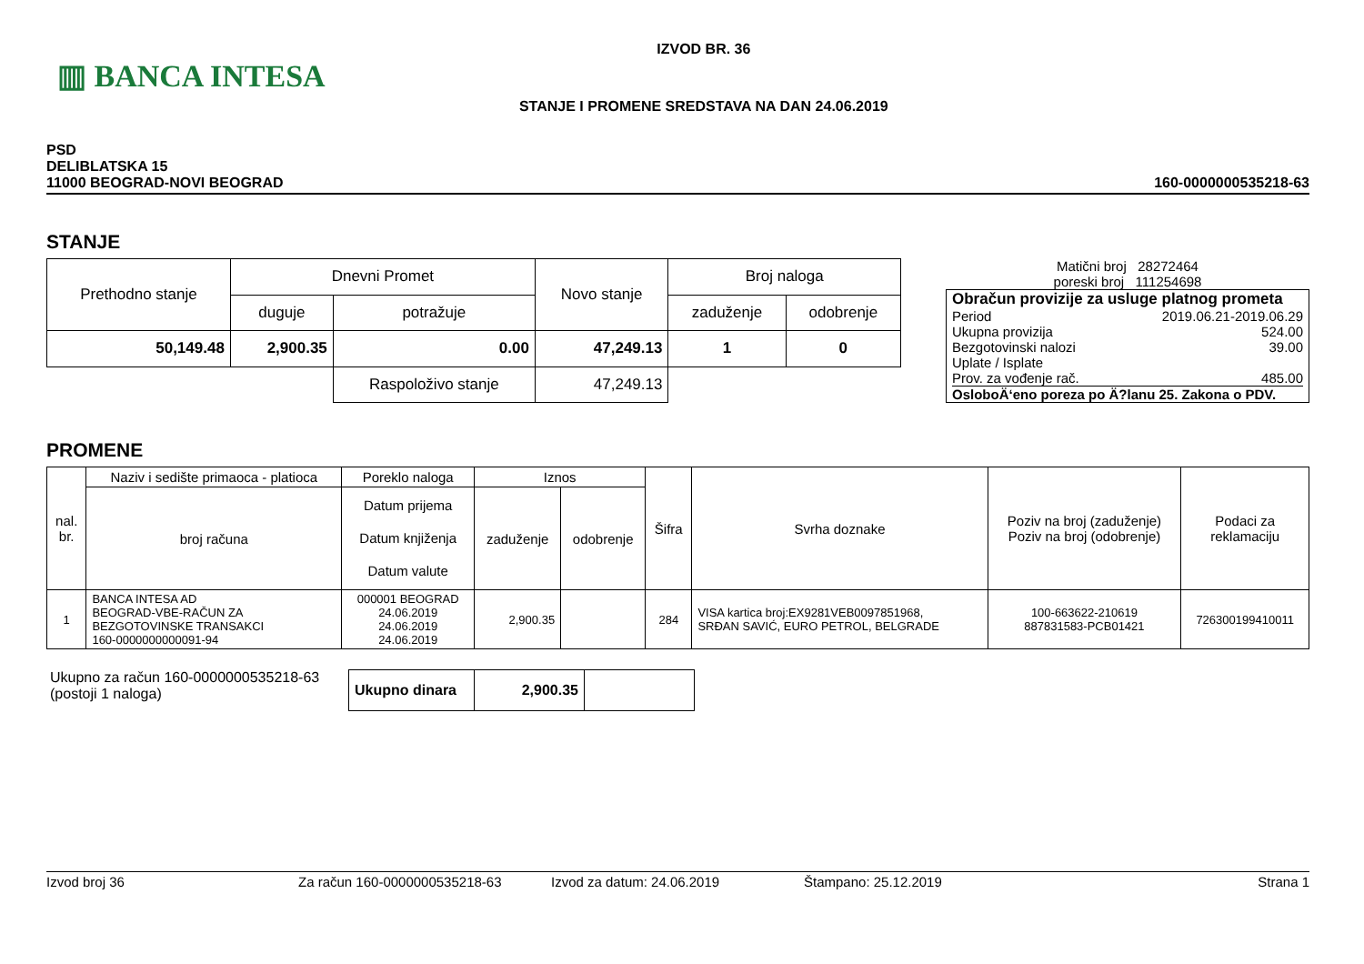▥ BANCA INTESA
IZVOD BR. 36
STANJE I PROMENE SREDSTAVA NA DAN 24.06.2019
PSD
DELIBLATSKA 15
11000 BEOGRAD-NOVI BEOGRAD
160-0000000535218-63
STANJE
| Prethodno stanje | Dnevni Promet | | Novo stanje | Broj naloga | |
| --- | --- | --- | --- | --- | --- |
| | duguje | potražuje | | zaduženje | odobrenje |
| 50,149.48 | 2,900.35 | 0.00 | 47,249.13 | 1 | 0 |
| | | Raspoloživo stanje | 47,249.13 | | |
Matični broj 28272464
poreski broj 111254698
Obračun provizije za usluge platnog prometa
Period 2019.06.21-2019.06.29
Ukupna provizija 524.00
Bezgotovinski nalozi 39.00
Uplate / Isplate
Prov. za vođenje rač. 485.00
OsloboÄ‘eno poreza po Ä?lanu 25. Zakona o PDV.
PROMENE
| nal. br. | Naziv i sedište primaoca - platioca | Poreklo naloga | Iznos | | Šifra | Svrha doznake | Poziv na broj (zaduženje) Poziv na broj (odobrenje) | Podaci za reklamaciju |
| --- | --- | --- | --- | --- | --- | --- | --- | --- |
| | broj računa | Datum prijema Datum knjiženja Datum valute | zaduženje | odobrenje | | | | |
| 1 | BANCA INTESA AD BEOGRAD-VBE-RAČUN ZA BEZGOTOVINSKE TRANSAKCI 160-0000000000091-94 | 000001 BEOGRAD 24.06.2019 24.06.2019 24.06.2019 | 2,900.35 | | 284 | VISA kartica broj:EX9281VEB0097851968, SRĐAN SAVIĆ, EURO PETROL, BELGRADE | 100-663622-210619 887831583-PCB01421 | 726300199410011 |
Ukupno za račun 160-0000000535218-63
(postoji 1 naloga)
| Ukupno dinara | 2,900.35 | |
Izvod broj 36 Za račun 160-0000000535218-63 Izvod za datum: 24.06.2019 Štampano: 25.12.2019 Strana 1